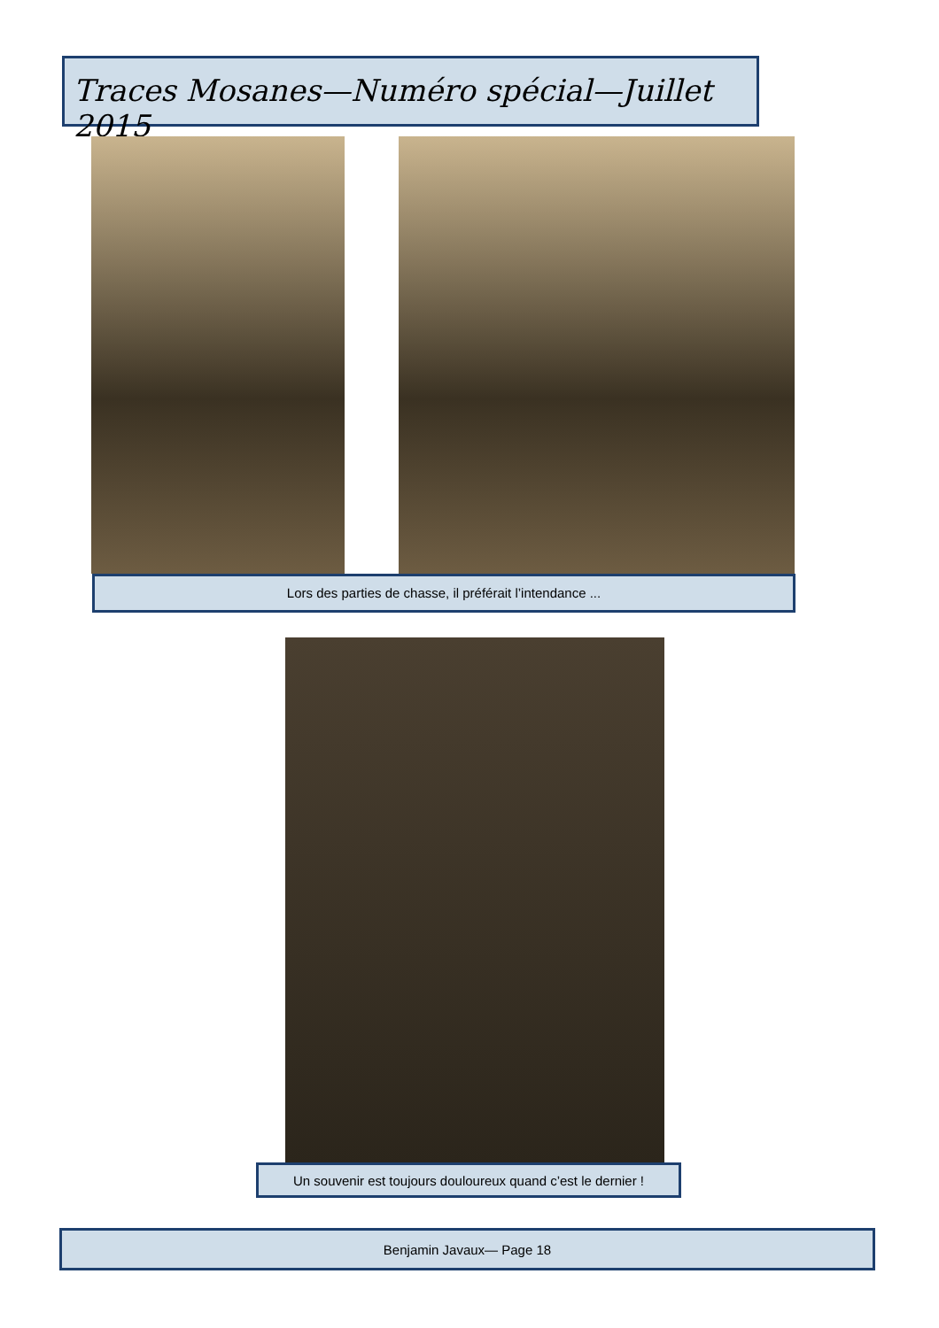Traces Mosanes—Numéro spécial—Juillet 2015
Lors des parties de chasse, il préférait l’intendance ...
Un souvenir est toujours douloureux quand c’est le dernier !
Benjamin Javaux— Page 18